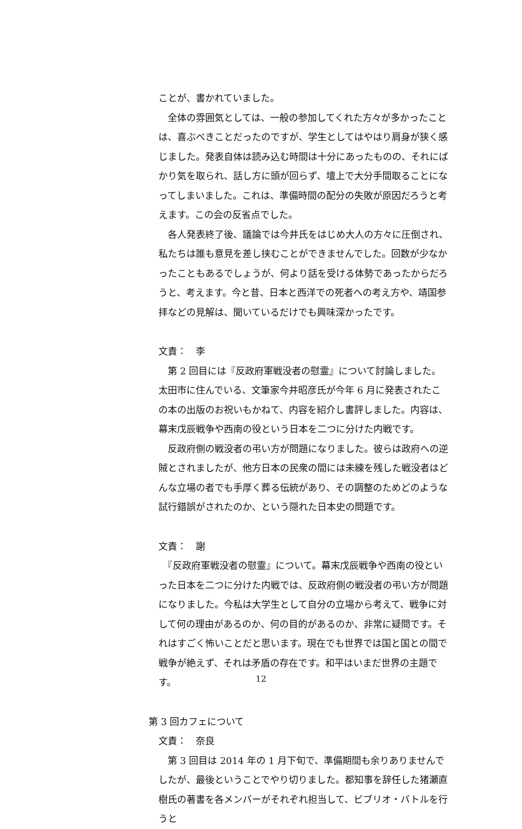ことが、書かれていました。
　全体の雰囲気としては、一般の参加してくれた方々が多かったことは、喜ぶべきことだったのですが、学生としてはやはり肩身が狭く感じました。発表自体は読み込む時間は十分にあったものの、それにばかり気を取られ、話し方に頭が回らず、壇上で大分手間取ることになってしまいました。これは、準備時間の配分の失敗が原因だろうと考えます。この会の反省点でした。
　各人発表終了後、議論では今井氏をはじめ大人の方々に圧倒され、私たちは誰も意見を差し挟むことができませんでした。回数が少なかったこともあるでしょうが、何より話を受ける体勢であったからだろうと、考えます。今と昔、日本と西洋での死者への考え方や、靖国参拝などの見解は、聞いているだけでも興味深かったです。
文責：　李
　第 2 回目には『反政府軍戦没者の慰霊』について討論しました。太田市に住んでいる、文筆家今井昭彦氏が今年 6 月に発表されたこの本の出版のお祝いもかねて、内容を紹介し書評しました。内容は、幕末戊辰戦争や西南の役という日本を二つに分けた内戦です。
　反政府側の戦没者の弔い方が問題になりました。彼らは政府への逆賊とされましたが、他方日本の民衆の間には未練を残した戦没者はどんな立場の者でも手厚く葬る伝統があり、その調整のためどのような試行錯誤がされたのか、という隠れた日本史の問題です。
文責：　謝
　『反政府軍戦没者の慰霊』について。幕末戊辰戦争や西南の役といった日本を二つに分けた内戦では、反政府側の戦没者の弔い方が問題になりました。今私は大学生として自分の立場から考えて、戦争に対して何の理由があるのか、何の目的があるのか、非常に疑問です。それはすごく怖いことだと思います。現在でも世界では国と国との間で戦争が絶えず、それは矛盾の存在です。和平はいまだ世界の主題です。
第 3 回カフェについて
文責：　奈良
　第 3 回目は 2014 年の 1 月下旬で、準備期間も余りありませんでしたが、最後ということでやり切りました。都知事を辞任した猪瀬直樹氏の著書を各メンバーがそれぞれ担当して、ビブリオ・バトルを行うと
12